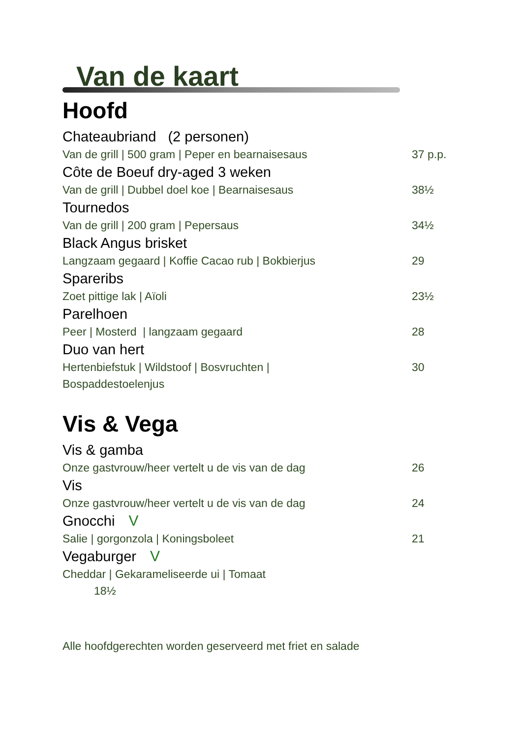Van de kaart
Hoofd
Chateaubriand (2 personen)
Van de grill | 500 gram | Peper en bearnaisesaus 37 p.p.
Côte de Boeuf dry-aged 3 weken
Van de grill | Dubbel doel koe | Bearnaisesaus 38½
Tournedos
Van de grill | 200 gram | Pepersaus 34½
Black Angus brisket
Langzaam gegaard | Koffie Cacao rub | Bokbierjus 29
Spareribs
Zoet pittige lak | Aïoli 23½
Parelhoen
Peer | Mosterd | langzaam gegaard 28
Duo van hert
Hertenbiefstuk | Wildstoof | Bosvruchten |
Bospaddestoelenjus 30
Vis & Vega
Vis & gamba
Onze gastvrouw/heer vertelt u de vis van de dag 26
Vis
Onze gastvrouw/heer vertelt u de vis van de dag 24
Gnocchi V
Salie | gorgonzola | Koningsboleet 21
Vegaburger V
Cheddar | Gekarameliseerde ui | Tomaat
18½
Alle hoofdgerechten worden geserveerd met friet en salade